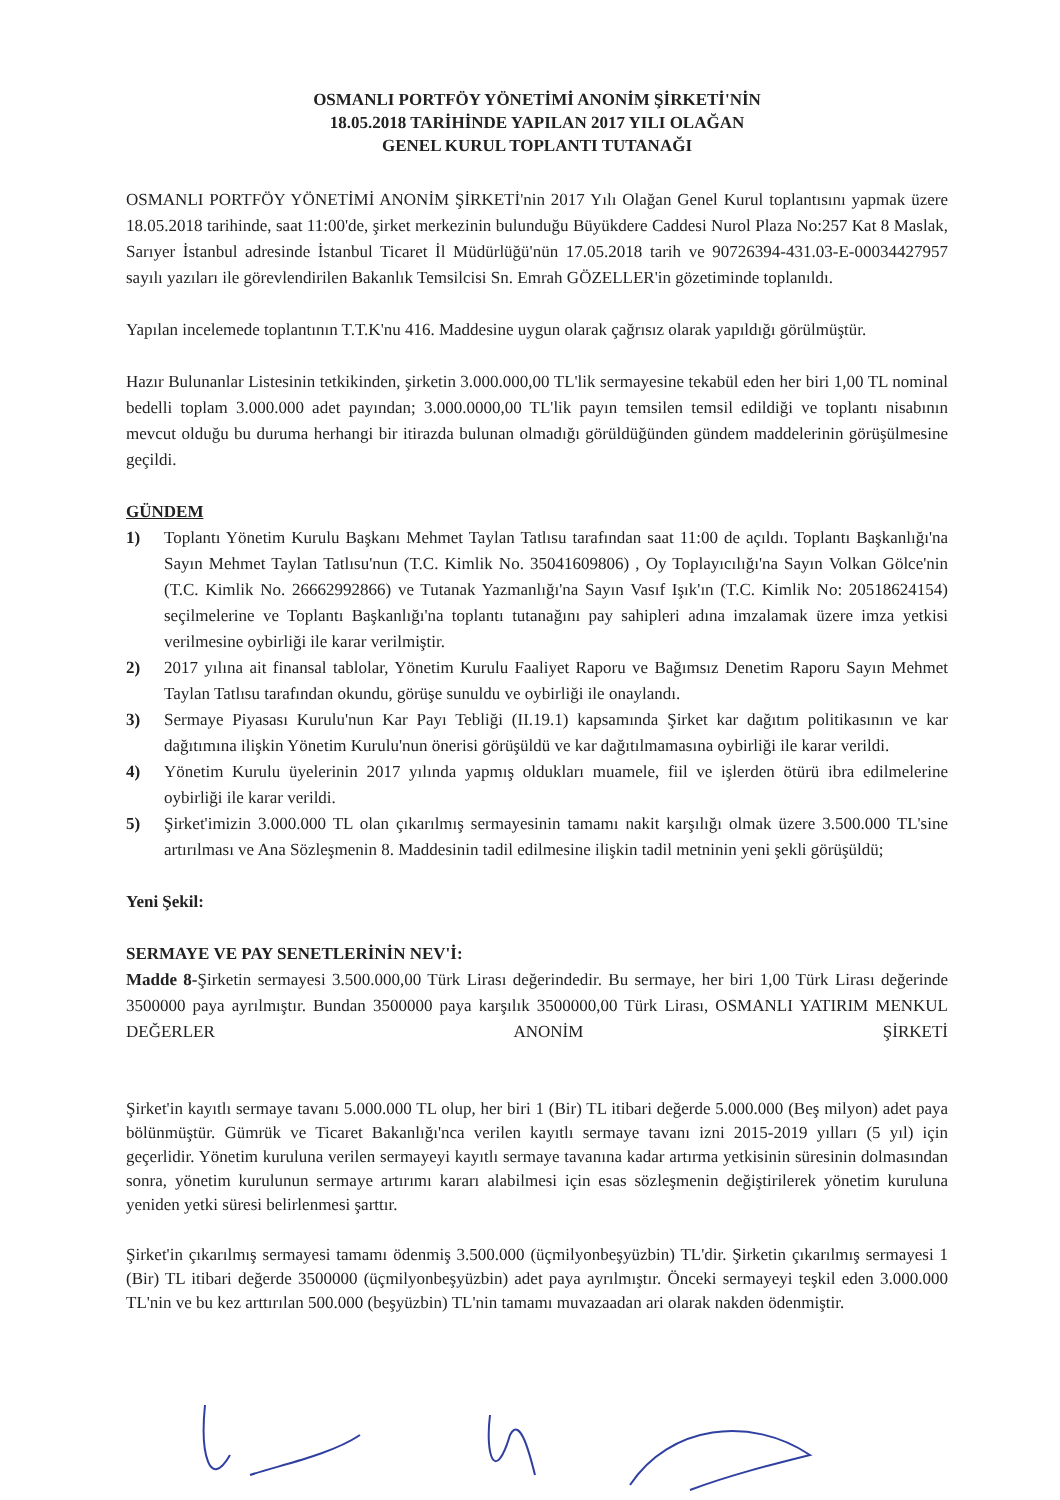OSMANLI PORTFÖY YÖNETİMİ ANONİM ŞİRKETİ'NİN
18.05.2018 TARİHİNDE YAPILAN 2017 YILI OLAĞAN
GENEL KURUL TOPLANTI TUTANAĞI
OSMANLI PORTFÖY YÖNETİMİ ANONİM ŞİRKETİ'nin 2017 Yılı Olağan Genel Kurul toplantısını yapmak üzere 18.05.2018 tarihinde, saat 11:00'de, şirket merkezinin bulunduğu Büyükdere Caddesi Nurol Plaza No:257 Kat 8 Maslak, Sarıyer İstanbul adresinde İstanbul Ticaret İl Müdürlüğü'nün 17.05.2018 tarih ve 90726394-431.03-E-00034427957 sayılı yazıları ile görevlendirilen Bakanlık Temsilcisi Sn. Emrah GÖZELLER'in gözetiminde toplanıldı.
Yapılan incelemede toplantının T.T.K'nu 416. Maddesine uygun olarak çağrısız olarak yapıldığı görülmüştür.
Hazır Bulunanlar Listesinin tetkikinden, şirketin 3.000.000,00 TL'lik sermayesine tekabül eden her biri 1,00 TL nominal bedelli toplam 3.000.000 adet payından; 3.000.0000,00 TL'lik payın temsilen temsil edildiği ve toplantı nisabının mevcut olduğu bu duruma herhangi bir itirazda bulunan olmadığı görüldüğünden gündem maddelerinin görüşülmesine geçildi.
GÜNDEM
1) Toplantı Yönetim Kurulu Başkanı Mehmet Taylan Tatlısu tarafından saat 11:00 de açıldı. Toplantı Başkanlığı'na Sayın Mehmet Taylan Tatlısu'nun (T.C. Kimlik No. 35041609806) , Oy Toplayıcılığı'na Sayın Volkan Gölce'nin (T.C. Kimlik No. 26662992866) ve Tutanak Yazmanlığı'na Sayın Vasıf Işık'ın (T.C. Kimlik No: 20518624154) seçilmelerine ve Toplantı Başkanlığı'na toplantı tutanağını pay sahipleri adına imzalamak üzere imza yetkisi verilmesine oybirliği ile karar verilmiştir.
2) 2017 yılına ait finansal tablolar, Yönetim Kurulu Faaliyet Raporu ve Bağımsız Denetim Raporu Sayın Mehmet Taylan Tatlısu tarafından okundu, görüşe sunuldu ve oybirliği ile onaylandı.
3) Sermaye Piyasası Kurulu'nun Kar Payı Tebliği (II.19.1) kapsamında Şirket kar dağıtım politikasının ve kar dağıtımına ilişkin Yönetim Kurulu'nun önerisi görüşüldü ve kar dağıtılmamasına oybirliği ile karar verildi.
4) Yönetim Kurulu üyelerinin 2017 yılında yapmış oldukları muamele, fiil ve işlerden ötürü ibra edilmelerine oybirliği ile karar verildi.
5) Şirket'imizin 3.000.000 TL olan çıkarılmış sermayesinin tamamı nakit karşılığı olmak üzere 3.500.000 TL'sine artırılması ve Ana Sözleşmenin 8. Maddesinin tadil edilmesine ilişkin tadil metninin yeni şekli görüşüldü;
Yeni Şekil:
SERMAYE VE PAY SENETLERİNİN NEV'İ:
Madde 8-Şirketin sermayesi 3.500.000,00 Türk Lirası değerindedir. Bu sermaye, her biri 1,00 Türk Lirası değerinde 3500000 paya ayrılmıştır. Bundan 3500000 paya karşılık 3500000,00 Türk Lirası, OSMANLI YATIRIM MENKUL DEĞERLER ANONİM ŞİRKETİ
Şirket'in kayıtlı sermaye tavanı 5.000.000 TL olup, her biri 1 (Bir) TL itibari değerde 5.000.000 (Beş milyon) adet paya bölünmüştür. Gümrük ve Ticaret Bakanlığı'nca verilen kayıtlı sermaye tavanı izni 2015-2019 yılları (5 yıl) için geçerlidir. Yönetim kuruluna verilen sermayeyi kayıtlı sermaye tavanına kadar artırma yetkisinin süresinin dolmasından sonra, yönetim kurulunun sermaye artırımı kararı alabilmesi için esas sözleşmenin değiştirilerek yönetim kuruluna yeniden yetki süresi belirlenmesi şarttır.
Şirket'in çıkarılmış sermayesi tamamı ödenmiş 3.500.000 (üçmilyonbeşyüzbin) TL'dir. Şirketin çıkarılmış sermayesi 1 (Bir) TL itibari değerde 3500000 (üçmilyonbeşyüzbin) adet paya ayrılmıştır. Önceki sermayeyi teşkil eden 3.000.000 TL'nin ve bu kez arttırılan 500.000 (beşyüzbin) TL'nin tamamı muvazaadan ari olarak nakden ödenmiştir.